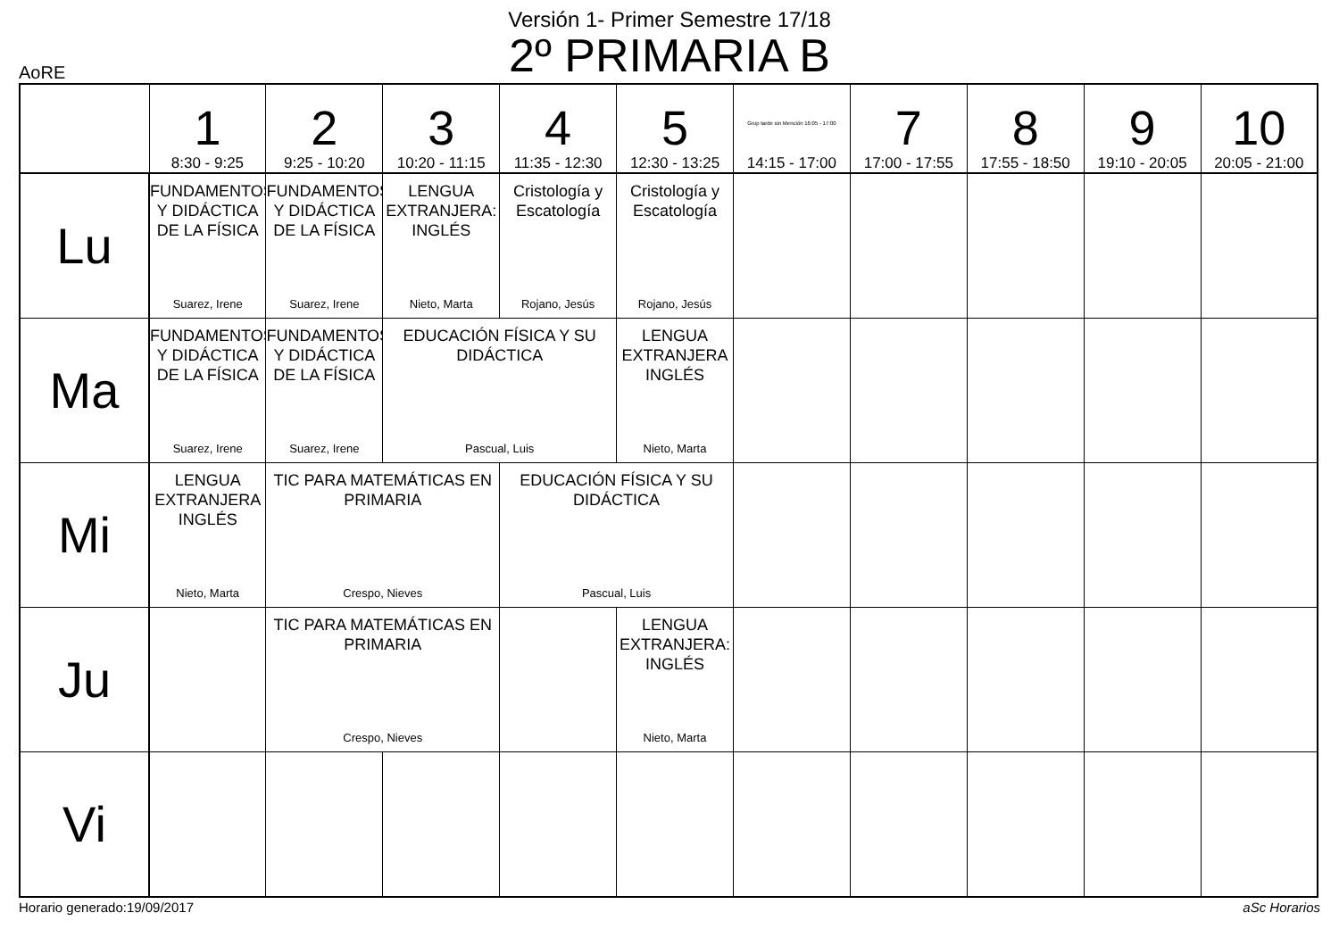Versión 1- Primer Semestre 17/18
2º PRIMARIA B
AoRE
| | 1 8:30 - 9:25 | 2 9:25 - 10:20 | 3 10:20 - 11:15 | 4 11:35 - 12:30 | 5 12:30 - 13:25 | Grup tarde sin Mención 16:05 - 17:00 14:15 - 17:00 | 7 17:00 - 17:55 | 8 17:55 - 18:50 | 9 19:10 - 20:05 | 10 20:05 - 21:00 |
| --- | --- | --- | --- | --- | --- | --- | --- | --- | --- | --- |
| Lu | FUNDAMENTOS Y DIDÁCTICA DE LA FÍSICA Suarez, Irene | FUNDAMENTOS Y DIDÁCTICA DE LA FÍSICA Suarez, Irene | LENGUA EXTRANJERA: INGLÉS Nieto, Marta | Cristología y Escatología Rojano, Jesús | Cristología y Escatología Rojano, Jesús | | | | | |
| Ma | FUNDAMENTOS Y DIDÁCTICA DE LA FÍSICA Suarez, Irene | FUNDAMENTOS Y DIDÁCTICA DE LA FÍSICA Suarez, Irene | EDUCACIÓN FÍSICA Y SU DIDÁCTICA Pascual, Luis | | LENGUA EXTRANJERA INGLÉS Nieto, Marta | | | | | |
| Mi | LENGUA EXTRANJERA INGLÉS Nieto, Marta | TIC PARA MATEMÁTICAS EN PRIMARIA Crespo, Nieves | | EDUCACIÓN FÍSICA Y SU DIDÁCTICA Pascual, Luis | | | | | | |
| Ju | | TIC PARA MATEMÁTICAS EN PRIMARIA Crespo, Nieves | | | LENGUA EXTRANJERA: INGLÉS Nieto, Marta | | | | | |
| Vi | | | | | | | | | | |
Horario generado:19/09/2017 aSc Horarios